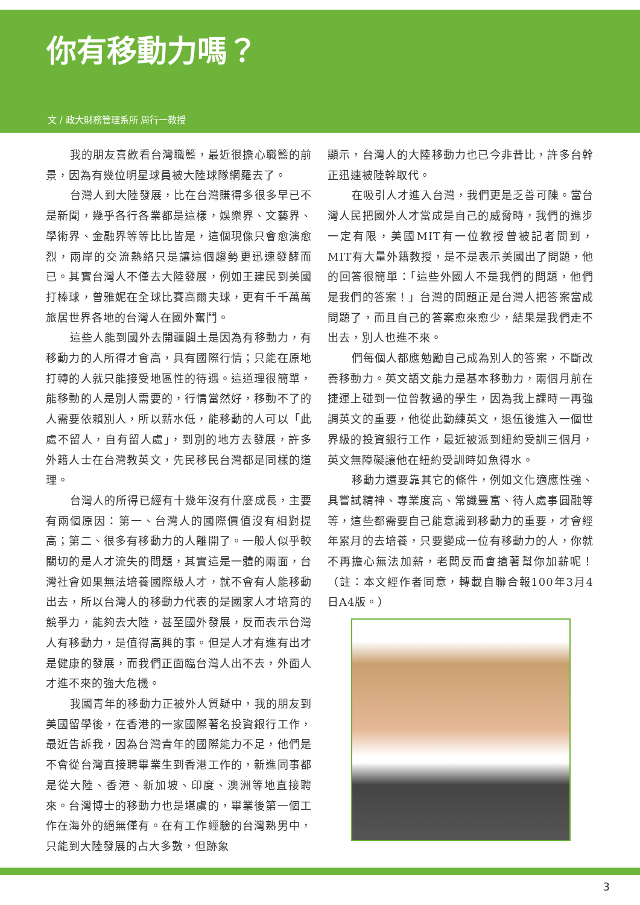你有移動力嗎？
文 / 政大財務管理系所 周行一教授
我的朋友喜歡看台灣職籃，最近很擔心職籃的前景，因為有幾位明星球員被大陸球隊網羅去了。
台灣人到大陸發展，比在台灣賺得多很多早已不是新聞，幾乎各行各業都是這樣，娛樂界、文藝界、學術界、金融界等等比比皆是，這個現像只會愈演愈烈，兩岸的交流熱絡只是讓這個趨勢更迅速發酵而已。其實台灣人不僅去大陸發展，例如王建民到美國打棒球，曾雅妮在全球比賽高爾夫球，更有千千萬萬旅居世界各地的台灣人在國外奮鬥。
這些人能到國外去開疆闢土是因為有移動力，有移動力的人所得才會高，具有國際行情；只能在原地打轉的人就只能接受地區性的待遇。這道理很簡單，能移動的人是別人需要的，行情當然好，移動不了的人需要依賴別人，所以薪水低，能移動的人可以「此處不留人，自有留人處」，到別的地方去發展，許多外籍人士在台灣教英文，先民移民台灣都是同樣的道理。
台灣人的所得已經有十幾年沒有什麼成長，主要有兩個原因：第一、台灣人的國際價值沒有相對提高；第二、很多有移動力的人離開了。一般人似乎較關切的是人才流失的問題，其實這是一體的兩面，台灣社會如果無法培養國際級人才，就不會有人能移動出去，所以台灣人的移動力代表的是國家人才培育的競爭力，能夠去大陸，甚至國外發展，反而表示台灣人有移動力，是值得高興的事。但是人才有進有出才是健康的發展，而我們正面臨台灣人出不去，外面人才進不來的強大危機。
我國青年的移動力正被外人質疑中，我的朋友到美國留學後，在香港的一家國際著名投資銀行工作，最近告訴我，因為台灣青年的國際能力不足，他們是不會從台灣直接聘畢業生到香港工作的，新進同事都是從大陸、香港、新加坡、印度、澳洲等地直接聘來。台灣博士的移動力也是堪虞的，畢業後第一個工作在海外的絕無僅有。在有工作經驗的台灣熟男中，只能到大陸發展的占大多數，但跡象
顯示，台灣人的大陸移動力也已今非昔比，許多台幹正迅速被陸幹取代。
在吸引人才進入台灣，我們更是乏善可陳。當台灣人民把國外人才當成是自己的威脅時，我們的進步一定有限，美國MIT有一位教授曾被記者問到，MIT有大量外籍教授，是不是表示美國出了問題，他的回答很簡單：「這些外國人不是我們的問題，他們是我們的答案！」台灣的問題正是台灣人把答案當成問題了，而且自己的答案愈來愈少，結果是我們走不出去，別人也進不來。
們每個人都應勉勵自己成為別人的答案，不斷改善移動力。英文語文能力是基本移動力，兩個月前在捷運上碰到一位曾教過的學生，因為我上課時一再強調英文的重要，他從此勤練英文，退伍後進入一個世界級的投資銀行工作，最近被派到紐約受訓三個月，英文無障礙讓他在紐約受訓時如魚得水。
移動力還要靠其它的條件，例如文化適應性強、具嘗試精神、專業度高、常識豐富、待人處事圓融等等，這些都需要自己能意識到移動力的重要，才會經年累月的去培養，只要變成一位有移動力的人，你就不再擔心無法加薪，老闆反而會搶著幫你加薪呢！（註：本文經作者同意，轉載自聯合報100年3月4日A4版。）
3